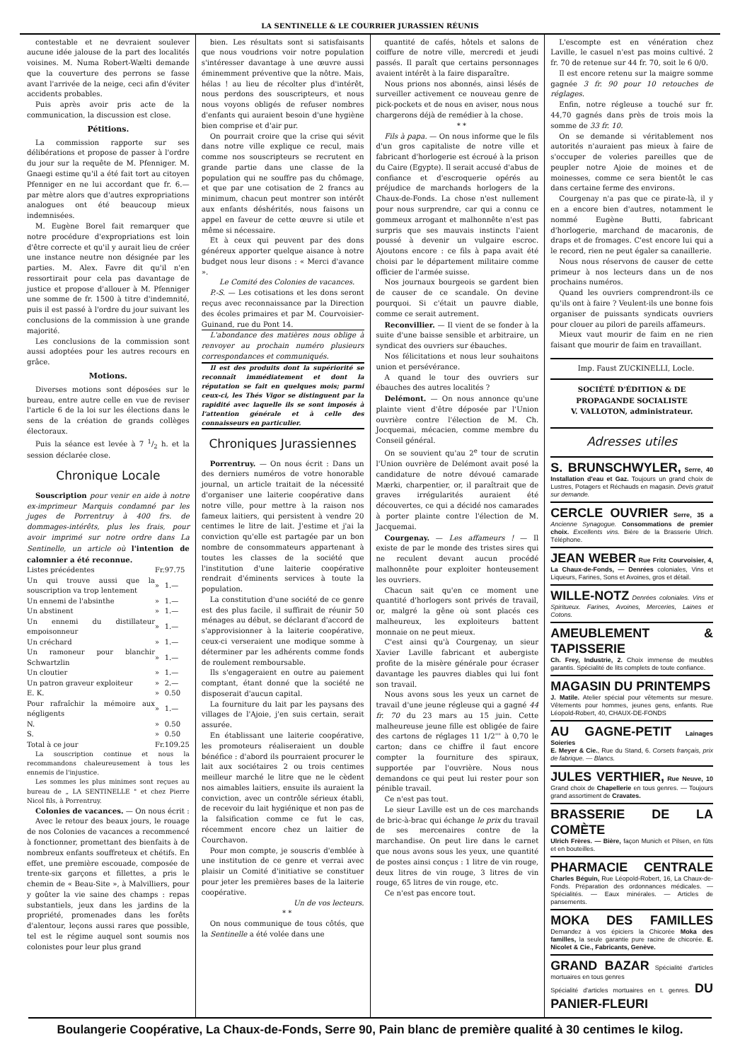LA SENTINELLE & LE COURRIER JURASSIEN RÉUNIS
contestable et ne devraient soulever aucune idée jalouse de la part des localités voisines. M. Numa Robert-Wælti demande que la couverture des perrons se fasse avant l'arrivée de la neige, ceci afin d'éviter accidents probables.
Puis après avoir pris acte de la communication, la discussion est close.
Pétitions.
La commission rapporte sur ses délibérations et propose de passer à l'ordre du jour sur la requête de M. Pfenniger. M. Gnaegi estime qu'il a été fait tort au citoyen Pfenniger en ne lui accordant que fr. 6.— par mètre alors que d'autres expropriations analogues ont été beaucoup mieux indemnisées.
M. Eugène Borel fait remarquer que notre procédure d'expropriations est loin d'être correcte et qu'il y aurait lieu de créer une instance neutre non désignée par les parties. M. Alex. Favre dit qu'il n'en ressortirait pour cela pas davantage de justice et propose d'allouer à M. Pfenniger une somme de fr. 1500 à titre d'indemnité, puis il est passé à l'ordre du jour suivant les conclusions de la commission à une grande majorité.
Les conclusions de la commission sont aussi adoptées pour les autres recours en grâce.
Motions.
Diverses motions sont déposées sur le bureau, entre autre celle en vue de reviser l'article 6 de la loi sur les élections dans le sens de la création de grands collèges électoraux.
Puis la séance est levée à 7 1/2 h. et la session déclarée close.
Chronique Locale
Souscription pour venir en aide à notre ex-imprimeur Marquis condamné par les juges de Porrentruy à 400 frs. de dommages-intérêts, plus les frais, pour avoir imprimé sur notre ordre dans La Sentinelle, un article où l'intention de calomnier a été reconnue.
| Listes précédentes | Fr. | 97.75 |
| Un qui trouve aussi que la souscription va trop lentement | » | 1.— |
| Un ennemi de l'absinthe | » | 1.— |
| Un abstinent | » | 1.— |
| Un ennemi du distillateur empoisonneur | » | 1.— |
| Un créchard | » | 1.— |
| Un ramoneur pour blanchir Schwartzlin | » | 1.— |
| Un cloutier | » | 1.— |
| Un patron graveur exploiteur | » | 2.— |
| E. K. | » | 0.50 |
| Pour rafraîchir la mémoire aux négligents | » | 1.— |
| N. | » | 0.50 |
| S. | » | 0.50 |
| Total à ce jour | Fr. | 109.25 |
La souscription continue et nous la recommandons chaleureusement à tous les ennemis de l'injustice.
Les sommes les plus minimes sont reçues au bureau de „ LA SENTINELLE " et chez Pierre Nicol fils, à Porrentruy.
Colonies de vacances. — On nous écrit :
Avec le retour des beaux jours, le rouage de nos Colonies de vacances a recommencé à fonctionner, promettant des bienfaits à de nombreux enfants souffreteux et chétifs. En effet, une première escouade, composée de trente-six garçons et fillettes, a pris le chemin de « Beau-Site », à Malvilliers, pour y goûter la vie saine des champs : repas substantiels, jeux dans les jardins de la propriété, promenades dans les forêts d'alentour, leçons aussi rares que possible, tel est le régime auquel sont soumis nos colonistes pour leur plus grand
bien. Les résultats sont si satisfaisants que nous voudrions voir notre population s'intéresser davantage à une œuvre aussi éminemment préventive que la nôtre. Mais, hélas ! au lieu de récolter plus d'intérêt, nous perdons des souscripteurs, et nous nous voyons obligés de refuser nombres d'enfants qui auraient besoin d'une hygiène bien comprise et d'air pur.
On pourrait croire que la crise qui sévit dans notre ville explique ce recul, mais comme nos souscripteurs se recrutent en grande partie dans une classe de la population qui ne souffre pas du chômage, et que par une cotisation de 2 francs au minimum, chacun peut montrer son intérêt aux enfants déshérités, nous faisons un appel en faveur de cette œuvre si utile et même si nécessaire.
Et à ceux qui peuvent par des dons généreux apporter quelque aisance à notre budget nous leur disons : « Merci d'avance ».
Le Comité des Colonies de vacances.
P.-S. — Les cotisations et les dons seront reçus avec reconnaissance par la Direction des écoles primaires et par M. Courvoisier-Guinand, rue du Pont 14.
L'abondance des matières nous oblige à renvoyer au prochain numéro plusieurs correspondances et communiqués.
Il est des produits dont la supériorité se reconnaît immédiatement et dont la réputation se fait en quelques mois; parmi ceux-ci, les Thés Vigor se distinguent par la rapidité avec laquelle ils se sont imposés à l'attention générale et à celle des connaisseurs en particulier.
Chroniques Jurassiennes
Porrentruy. — On nous écrit : Dans un des derniers numéros de votre honorable journal, un article traitait de la nécessité d'organiser une laiterie coopérative dans notre ville, pour mettre à la raison nos fameux laitiers, qui persistent à vendre 20 centimes le litre de lait. J'estime et j'ai la conviction qu'elle est partagée par un bon nombre de consommateurs appartenant à toutes les classes de la société que l'institution d'une laiterie coopérative rendrait d'éminents services à toute la population.
La constitution d'une société de ce genre est des plus facile, il suffirait de réunir 50 ménages au début, se déclarant d'accord de s'approvisionner à la laiterie coopérative, ceux-ci verseraient une modique somme à déterminer par les adhérents comme fonds de roulement remboursable.
Ils s'engageraient en outre au paiement comptant, étant donné que la société ne disposerait d'aucun capital.
La fourniture du lait par les paysans des villages de l'Ajoie, j'en suis certain, serait assurée.
En établissant une laiterie coopérative, les promoteurs réaliseraient un double bénéfice : d'abord ils pourraient procurer le lait aux sociétaires 2 ou trois centimes meilleur marché le litre que ne le cèdent nos aimables laitiers, ensuite ils auraient la conviction, avec un contrôle sérieux établi, de recevoir du lait hygiénique et non pas de la falsification comme ce fut le cas, récemment encore chez un laitier de Courchavon.
Pour mon compte, je souscris d'emblée à une institution de ce genre et verrai avec plaisir un Comité d'initiative se constituer pour jeter les premières bases de la laiterie coopérative.
Un de vos lecteurs.
* *
On nous communique de tous côtés, que la Sentinelle a été volée dans une
quantité de cafés, hôtels et salons de coiffure de notre ville, mercredi et jeudi passés. Il paraît que certains personnages avaient intérêt à la faire disparaître.
Nous prions nos abonnés, ainsi lésés de surveiller activement ce nouveau genre de pick-pockets et de nous en aviser, nous nous chargerons déjà de remédier à la chose.
* *
Fils à papa. — On nous informe que le fils d'un gros capitaliste de notre ville et fabricant d'horlogerie est écroué à la prison du Caire (Egypte). Il serait accusé d'abus de confiance et d'escroquerie opérés au préjudice de marchands horlogers de la Chaux-de-Fonds. La chose n'est nullement pour nous surprendre, car qui a connu ce gommeux arrogant et malhonnête n'est pas surpris que ses mauvais instincts l'aient poussé à devenir un vulgaire escroc. Ajoutons encore : ce fils à papa avait été choisi par le département militaire comme officier de l'armée suisse.
Nos journaux bourgeois se gardent bien de causer de ce scandale. On devine pourquoi. Si c'était un pauvre diable, comme ce serait autrement.
Reconvillier. — Il vient de se fonder à la suite d'une baisse sensible et arbitraire, un syndicat des ouvriers sur ébauches.
Nos félicitations et nous leur souhaitons union et persévérance.
A quand le tour des ouvriers sur ébauches des autres localités ?
Delémont. — On nous annonce qu'une plainte vient d'être déposée par l'Union ouvrière contre l'élection de M. Ch. Jocquemai, mécacien, comme membre du Conseil général.
On se souvient qu'au 2<sup>e</sup> tour de scrutin l'Union ouvrière de Delémont avait posé la candidature de notre dévoué camarade Mærki, charpentier, or, il paraîtrait que de graves irrégularités auraient été découvertes, ce qui a décidé nos camarades à porter plainte contre l'élection de M. Jacquemai.
Courgenay. — Les affameurs ! — Il existe de par le monde des tristes sires qui ne reculent devant aucun procédé malhonnête pour exploiter honteusement les ouvriers.
Chacun sait qu'en ce moment une quantité d'horlogers sont privés de travail, or, malgré la gêne où sont placés ces malheureux, les exploiteurs battent monnaie on ne peut mieux.
C'est ainsi qu'à Courgenay, un sieur Xavier Laville fabricant et aubergiste profite de la misère générale pour écraser davantage les pauvres diables qui lui font son travail.
Nous avons sous les yeux un carnet de travail d'une jeune régleuse qui a gagné 44 fr. 70 du 23 mars au 15 juin. Cette malheureuse jeune fille est obligée de faire des cartons de réglages 11 1/2''' à 0,70 le carton; dans ce chiffre il faut encore compter la fourniture des spiraux, supportée par l'ouvrière. Nous nous demandons ce qui peut lui rester pour son pénible travail.
Ce n'est pas tout.
Le sieur Laville est un de ces marchands de bric-à-brac qui échange le prix du travail de ses mercenaires contre de la marchandise. On peut lire dans le carnet que nous avons sous les yeux, une quantité de postes ainsi conçus : 1 litre de vin rouge, deux litres de vin rouge, 3 litres de vin rouge, 65 litres de vin rouge, etc.
Ce n'est pas encore tout.
L'escompte est en vénération chez Laville, le casuel n'est pas moins cultivé. 2 fr. 70 de retenue sur 44 fr. 70, soit le 6 0/0.
Il est encore retenu sur la maigre somme gagnée 3 fr. 90 pour 10 retouches de réglages.
Enfin, notre régleuse a touché sur fr. 44,70 gagnés dans près de trois mois la somme de 33 fr. 10.
On se demande si véritablement nos autorités n'auraient pas mieux à faire de s'occuper de voleries pareilles que de peupler notre Ajoie de moines et de moinesses, comme ce sera bientôt le cas dans certaine ferme des environs.
Courgenay n'a pas que ce pirate-là, il y en a encore bien d'autres, notamment le nommé Eugène Butti, fabricant d'horlogerie, marchand de macaronis, de draps et de fromages. C'est encore lui qui a le record, rien ne peut égaler sa canaillerie.
Nous nous réservons de causer de cette primeur à nos lecteurs dans un de nos prochains numéros.
Quand les ouvriers comprendront-ils ce qu'ils ont à faire ? Veulent-ils une bonne fois organiser de puissants syndicats ouvriers pour clouer au pilori de pareils affameurs.
Mieux vaut mourir de faim en ne rien faisant que mourir de faim en travaillant.
Imp. Faust ZUCKINELLI, Locle.
SOCIÉTÉ D'ÉDITION & DE PROPAGANDE SOCIALISTE
V. VALLOTON, administrateur.
Adresses utiles
S. BRUNSCHWYLER, Serre, 40 Installation d'eau et Gaz. Toujours un grand choix de Lustres, Potagers et Réchauds en magasin. Devis gratuit sur demande.
CERCLE OUVRIER Serre, 35 a Ancienne Synagogue. Consommations de premier choix. Excellents vins. Bière de la Brasserie Ulrich. Téléphone.
JEAN WEBER Rue Fritz Courvoisier, 4, La Chaux-de-Fonds, — Denrées coloniales, Vins et Liqueurs, Farines, Sons et Avoines, gros et détail.
WILLE-NOTZ Denrées coloniales. Vins et Spiritueux. Farines, Avoines, Merceries, Laines et Cotons.
AMEUBLEMENT & TAPISSERIE
Ch. Frey, Industrie, 2. Choix immense de meubles garantis. Spécialité de lits complets de toute confiance.
MAGASIN DU PRINTEMPS
J. Matile. Atelier spécial pour vêtements sur mesure. Vêtements pour hommes, jeunes gens, enfants. Rue Léopold-Robert, 40, CHAUX-DE-FONDS
AU GAGNE-PETIT Lainages Soieries
E. Meyer & Cie., Rue du Stand, 6. Corsets français, prix de fabrique. — Blancs.
JULES VERTHIER, Rue Neuve, 10 Grand choix de Chapellerie en tous genres. — Toujours grand assortiment de Cravates.
BRASSERIE DE LA COMÈTE
Ulrich Frères. — Bière, façon Munich et Pilsen, en fûts et en bouteilles.
PHARMACIE CENTRALE Charles Béguin, Rue Léopold-Robert, 16, La Chaux-de-Fonds. Préparation des ordonnances médicales. — Spécialités. — Eaux minérales. — Articles de pansements.
MOKA DES FAMILLES Demandez à vos épiciers la Chicorée Moka des familles, la seule garantie pure racine de chicorée. E. Nicolet & Cie., Fabricants, Genève.
GRAND BAZAR Spécialité d'articles mortuaires en tous genres
Spécialité d'articles mortuaires en t. genres. DU PANIER-FLEURI
Boulangerie Coopérative, La Chaux-de-Fonds, Serre 90, Pain blanc de première qualité à 30 centimes le kilog.